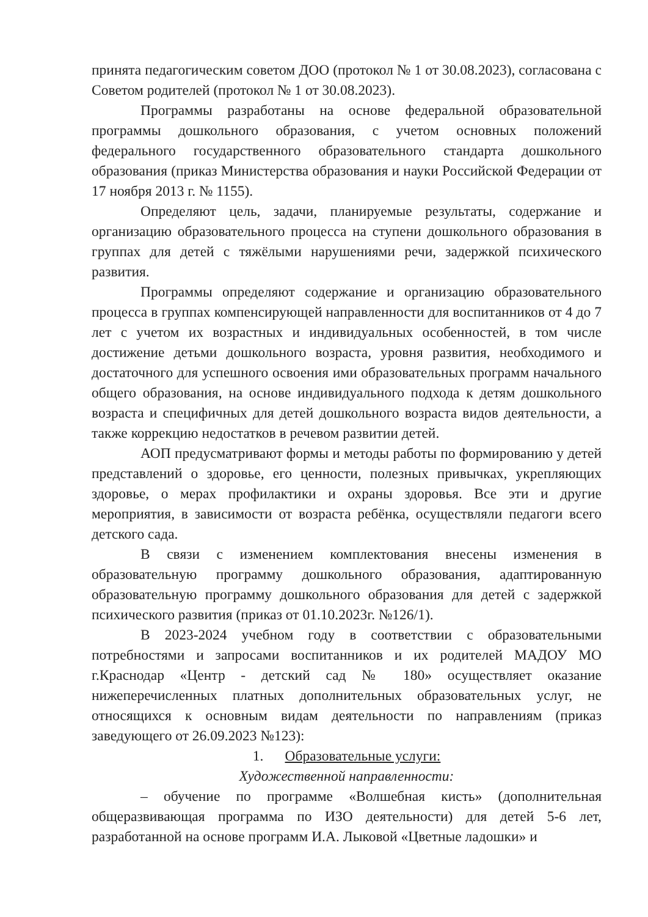принята педагогическим советом ДОО (протокол № 1 от 30.08.2023), согласована с Советом родителей (протокол № 1 от 30.08.2023).
Программы разработаны на основе федеральной образовательной программы дошкольного образования, с учетом основных положений федерального государственного образовательного стандарта дошкольного образования (приказ Министерства образования и науки Российской Федерации от 17 ноября 2013 г. № 1155).
Определяют цель, задачи, планируемые результаты, содержание и организацию образовательного процесса на ступени дошкольного образования в группах для детей с тяжёлыми нарушениями речи, задержкой психического развития.
Программы определяют содержание и организацию образовательного процесса в группах компенсирующей направленности для воспитанников от 4 до 7 лет с учетом их возрастных и индивидуальных особенностей, в том числе достижение детьми дошкольного возраста, уровня развития, необходимого и достаточного для успешного освоения ими образовательных программ начального общего образования, на основе индивидуального подхода к детям дошкольного возраста и специфичных для детей дошкольного возраста видов деятельности, а также коррекцию недостатков в речевом развитии детей.
АОП предусматривают формы и методы работы по формированию у детей представлений о здоровье, его ценности, полезных привычках, укрепляющих здоровье, о мерах профилактики и охраны здоровья. Все эти и другие мероприятия, в зависимости от возраста ребёнка, осуществляли педагоги всего детского сада.
В связи с изменением комплектования внесены изменения в образовательную программу дошкольного образования, адаптированную образовательную программу дошкольного образования для детей с задержкой психического развития (приказ от 01.10.2023г. №126/1).
В 2023-2024 учебном году в соответствии с образовательными потребностями и запросами воспитанников и их родителей МАДОУ МО г.Краснодар «Центр - детский сад № 180» осуществляет оказание нижеперечисленных платных дополнительных образовательных услуг, не относящихся к основным видам деятельности по направлениям (приказ заведующего от 26.09.2023 №123):
1. Образовательные услуги:
Художественной направленности:
– обучение по программе «Волшебная кисть» (дополнительная общеразвивающая программа по ИЗО деятельности) для детей 5-6 лет, разработанной на основе программ И.А. Лыковой «Цветные ладошки» и